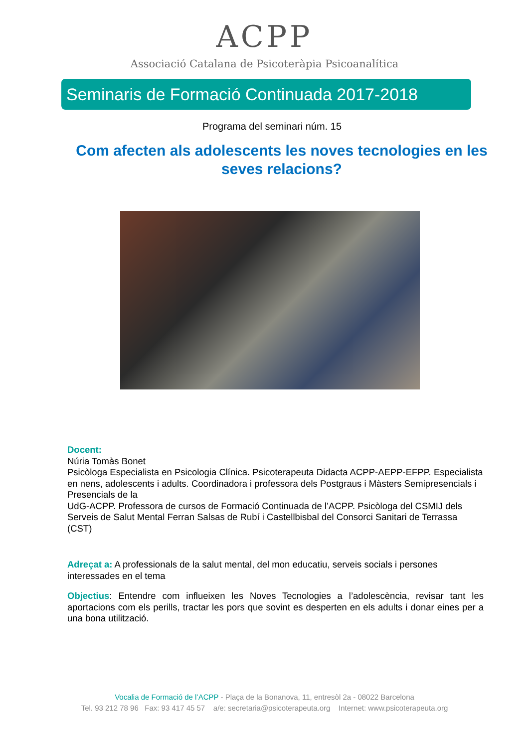ACPP
Associació Catalana de Psicoteràpia Psicoanalítica
Seminaris de Formació Continuada 2017-2018
Programa del seminari núm. 15
Com afecten als adolescents les noves tecnologies en les seves relacions?
Docent:
Núria Tomàs Bonet
Psicòloga Especialista en Psicologia Clínica. Psicoterapeuta Didacta ACPP-AEPP-EFPP. Especialista en nens, adolescents i adults. Coordinadora i professora dels Postgraus i Màsters Semipresencials i Presencials de la
UdG-ACPP. Professora de cursos de Formació Continuada de l’ACPP. Psicòloga del CSMIJ dels Serveis de Salut Mental Ferran Salsas de Rubí i Castellbisbal del Consorci Sanitari de Terrassa (CST)
Adreçat a: A professionals de la salut mental, del mon educatiu, serveis socials i persones interessades en el tema
Objectius: Entendre com influeixen les Noves Tecnologies a l’adolescència, revisar tant les aportacions com els perills, tractar les pors que sovint es desperten en els adults i donar eines per a una bona utilització.
Vocalia de Formació de l’ACPP - Plaça de la Bonanova, 11, entresòl 2a - 08022 Barcelona
Tel. 93 212 78 96 Fax: 93 417 45 57 a/e: secretaria@psicoterapeuta.org Internet: www.psicoterapeuta.org